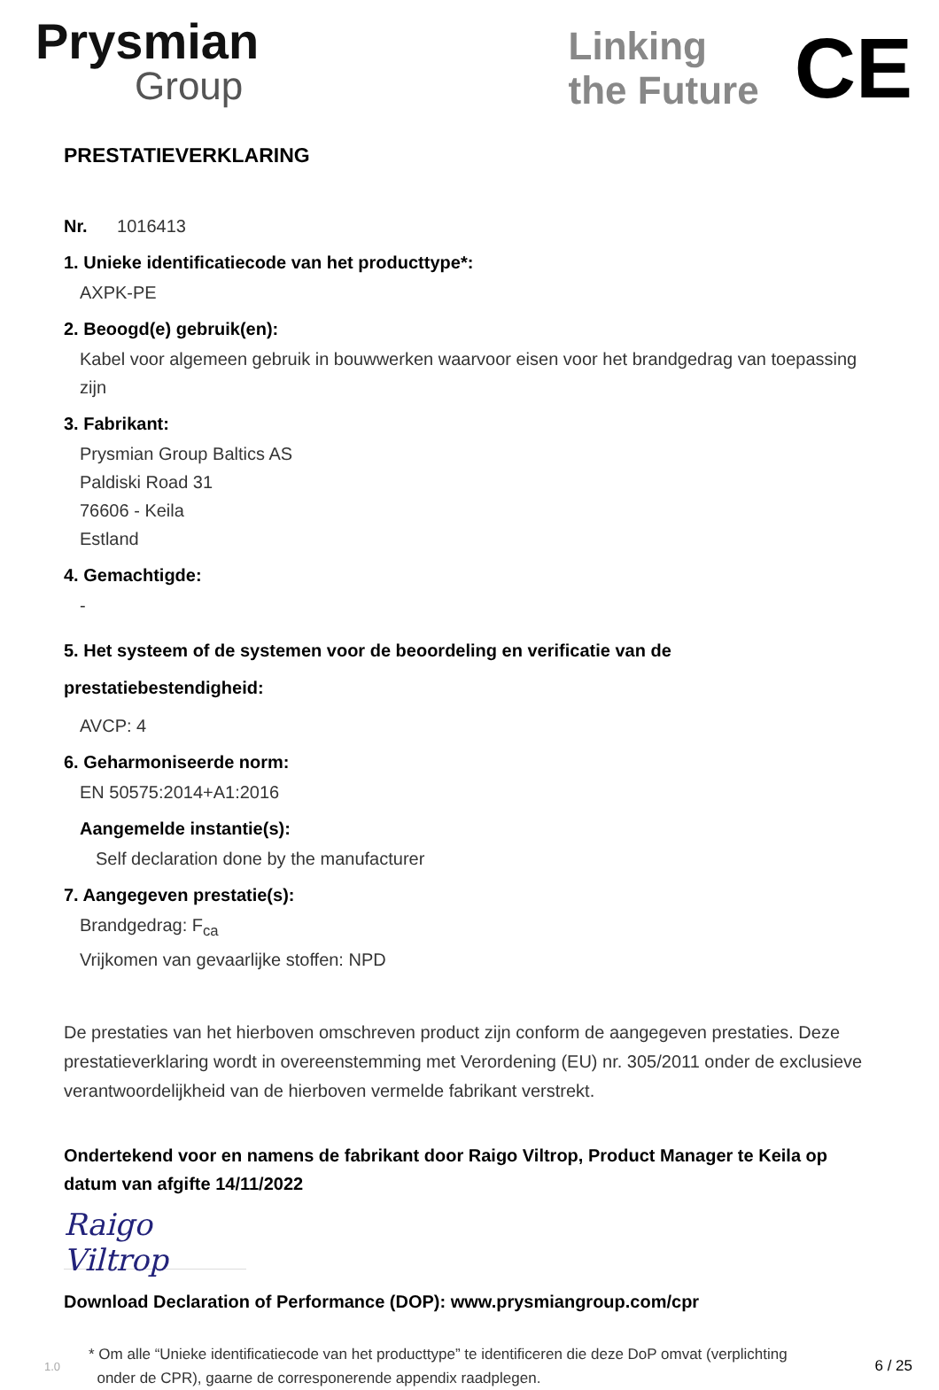Prysmian
Group
Linking
the Future
CE
PRESTATIEVERKLARING
Nr. 1016413
1. Unieke identificatiecode van het producttype*:
AXPK-PE
2. Beoogd(e) gebruik(en):
Kabel voor algemeen gebruik in bouwwerken waarvoor eisen voor het brandgedrag van toepassing zijn
3. Fabrikant:
Prysmian Group Baltics AS
Paldiski Road 31
76606 - Keila
Estland
4. Gemachtigde:
-
5. Het systeem of de systemen voor de beoordeling en verificatie van de prestatiebestendigheid:
AVCP: 4
6. Geharmoniseerde norm:
EN 50575:2014+A1:2016
Aangemelde instantie(s):
Self declaration done by the manufacturer
7. Aangegeven prestatie(s):
Brandgedrag: F<sub>ca</sub>
Vrijkomen van gevaarlijke stoffen: NPD
De prestaties van het hierboven omschreven product zijn conform de aangegeven prestaties. Deze prestatieverklaring wordt in overeenstemming met Verordening (EU) nr. 305/2011 onder de exclusieve verantwoordelijkheid van de hierboven vermelde fabrikant verstrekt.
Ondertekend voor en namens de fabrikant door Raigo Viltrop, Product Manager te Keila op datum van afgifte 14/11/2022
Raigo Viltrop
Download Declaration of Performance (DOP): www.prysmiangroup.com/cpr
1.0 * Om alle “Unieke identificatiecode van het producttype” te identificeren die deze DoP omvat (verplichting
onder de CPR), gaarne de corresponerende appendix raadplegen. 6 / 25